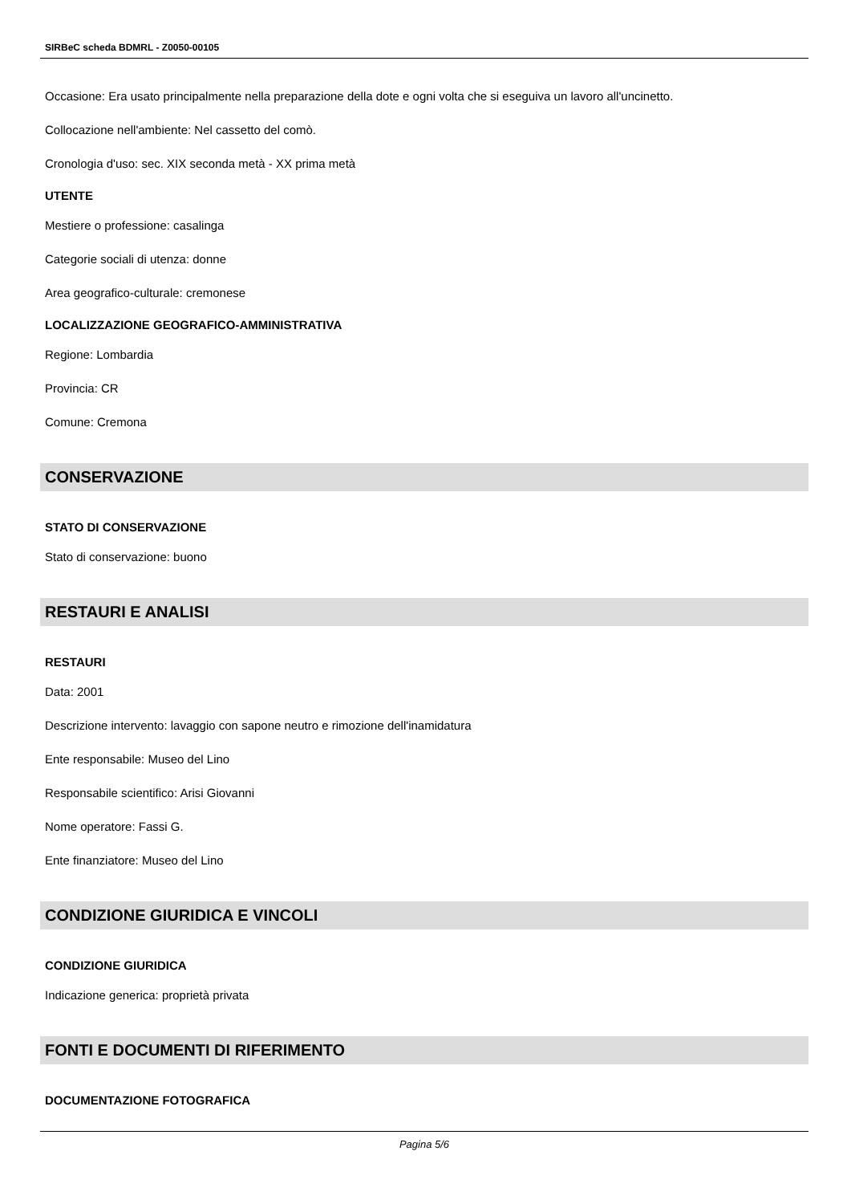SIRBeC scheda BDMRL - Z0050-00105
Occasione: Era usato principalmente nella preparazione della dote e ogni volta che si eseguiva un lavoro all'uncinetto.
Collocazione nell'ambiente: Nel cassetto del comò.
Cronologia d'uso: sec. XIX seconda metà - XX prima metà
UTENTE
Mestiere o professione: casalinga
Categorie sociali di utenza: donne
Area geografico-culturale: cremonese
LOCALIZZAZIONE GEOGRAFICO-AMMINISTRATIVA
Regione: Lombardia
Provincia: CR
Comune: Cremona
CONSERVAZIONE
STATO DI CONSERVAZIONE
Stato di conservazione: buono
RESTAURI E ANALISI
RESTAURI
Data: 2001
Descrizione intervento: lavaggio con sapone neutro e rimozione dell'inamidatura
Ente responsabile: Museo del Lino
Responsabile scientifico: Arisi Giovanni
Nome operatore: Fassi G.
Ente finanziatore: Museo del Lino
CONDIZIONE GIURIDICA E VINCOLI
CONDIZIONE GIURIDICA
Indicazione generica: proprietà privata
FONTI E DOCUMENTI DI RIFERIMENTO
DOCUMENTAZIONE FOTOGRAFICA
Pagina 5/6